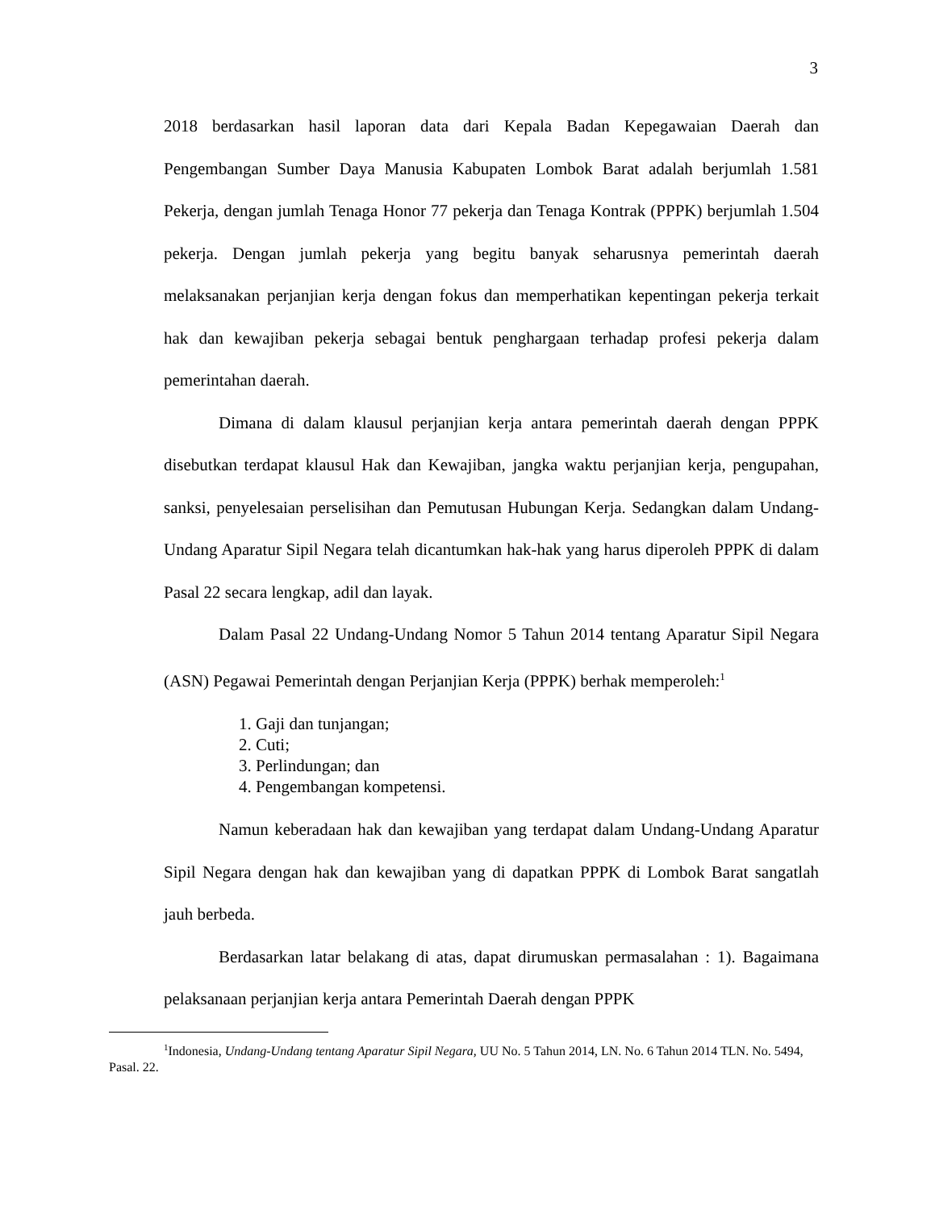3
2018 berdasarkan hasil laporan data dari Kepala Badan Kepegawaian Daerah dan Pengembangan Sumber Daya Manusia Kabupaten Lombok Barat adalah berjumlah 1.581 Pekerja, dengan jumlah Tenaga Honor 77 pekerja dan Tenaga Kontrak (PPPK) berjumlah 1.504 pekerja. Dengan jumlah pekerja yang begitu banyak seharusnya pemerintah daerah melaksanakan perjanjian kerja dengan fokus dan memperhatikan kepentingan pekerja terkait hak dan kewajiban pekerja sebagai bentuk penghargaan terhadap profesi pekerja dalam pemerintahan daerah.
Dimana di dalam klausul perjanjian kerja antara pemerintah daerah dengan PPPK disebutkan terdapat klausul Hak dan Kewajiban, jangka waktu perjanjian kerja, pengupahan, sanksi, penyelesaian perselisihan dan Pemutusan Hubungan Kerja. Sedangkan dalam Undang-Undang Aparatur Sipil Negara telah dicantumkan hak-hak yang harus diperoleh PPPK di dalam Pasal 22 secara lengkap, adil dan layak.
Dalam Pasal 22 Undang-Undang Nomor 5 Tahun 2014 tentang Aparatur Sipil Negara (ASN) Pegawai Pemerintah dengan Perjanjian Kerja (PPPK) berhak memperoleh:<sup>1</sup>
1. Gaji dan tunjangan;
2. Cuti;
3. Perlindungan; dan
4. Pengembangan kompetensi.
Namun keberadaan hak dan kewajiban yang terdapat dalam Undang-Undang Aparatur Sipil Negara dengan hak dan kewajiban yang di dapatkan PPPK di Lombok Barat sangatlah jauh berbeda.
Berdasarkan latar belakang di atas, dapat dirumuskan permasalahan : 1). Bagaimana pelaksanaan perjanjian kerja antara Pemerintah Daerah dengan PPPK
<sup>1</sup> Indonesia, Undang-Undang tentang Aparatur Sipil Negara, UU No. 5 Tahun 2014, LN. No. 6 Tahun 2014 TLN. No. 5494, Pasal. 22.